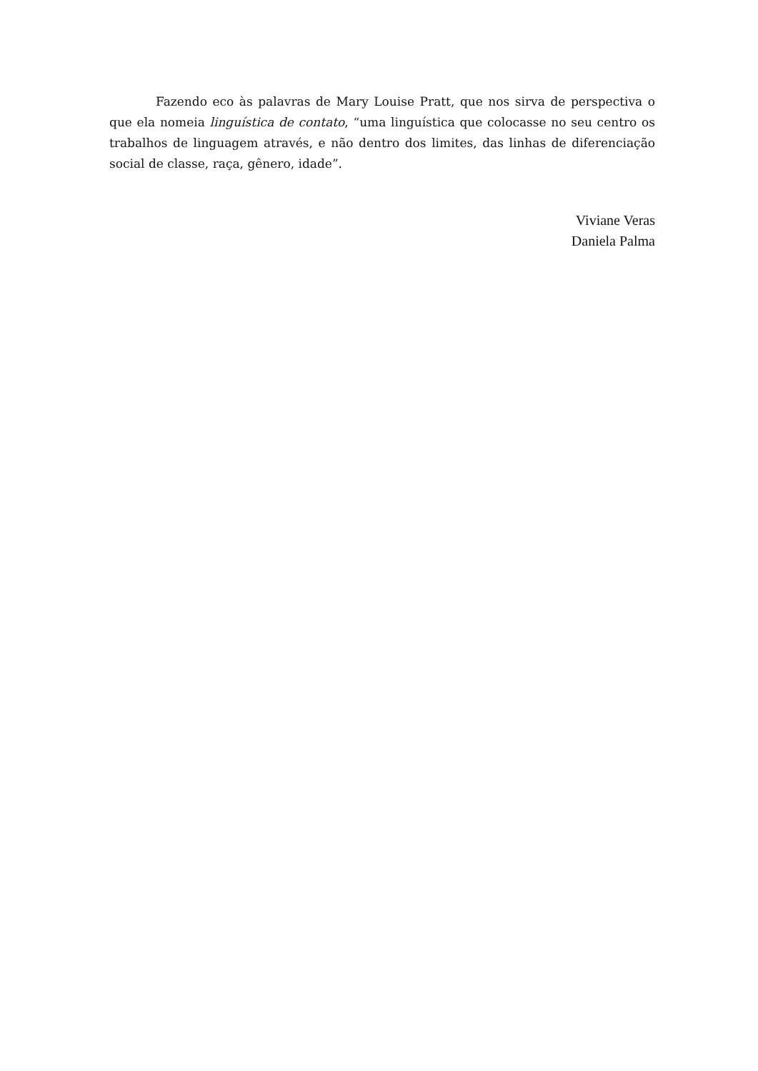Fazendo eco às palavras de Mary Louise Pratt, que nos sirva de perspectiva o que ela nomeia linguística de contato, “uma linguística que colocasse no seu centro os trabalhos de linguagem através, e não dentro dos limites, das linhas de diferenciação social de classe, raça, gênero, idade”.
Viviane Veras
Daniela Palma